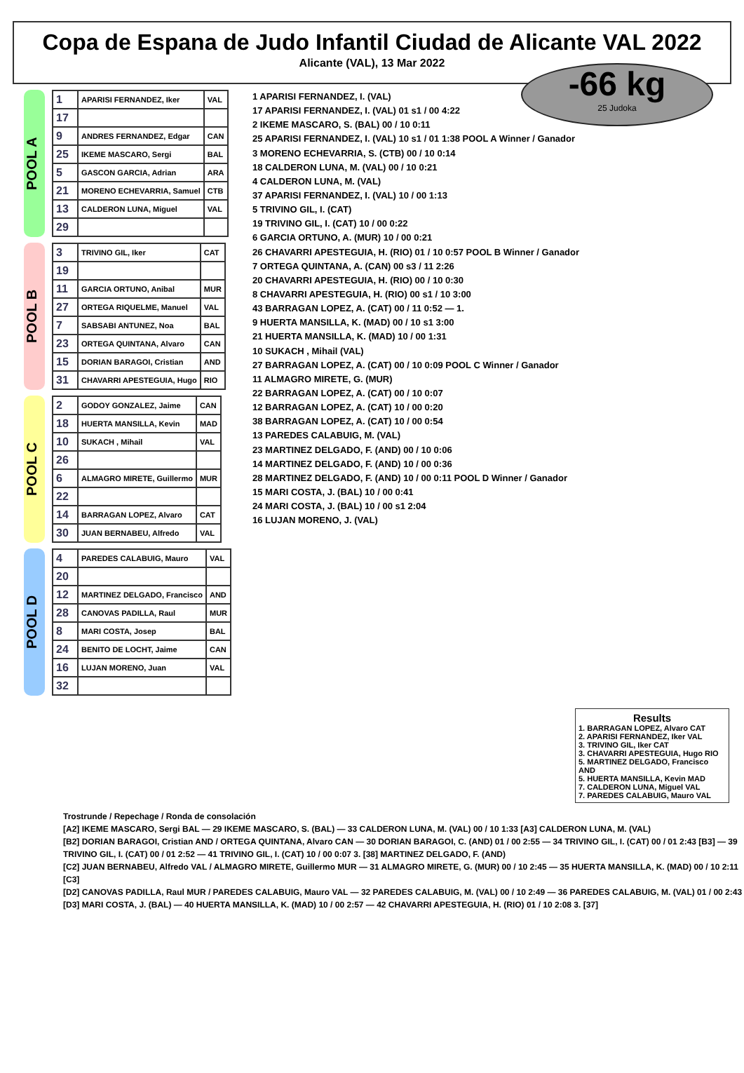Copa de Espana de Judo Infantil Ciudad de Alicante VAL 2022
Alicante (VAL), 13 Mar 2022
-66 kg
25 Judoka
POOL A
| 1 | APARISI FERNANDEZ, Iker | VAL |
| 17 | | |
| 9 | ANDRES FERNANDEZ, Edgar | CAN |
| 25 | IKEME MASCARO, Sergi | BAL |
| 5 | GASCON GARCIA, Adrian | ARA |
| 21 | MORENO ECHEVARRIA, Samuel | CTB |
| 13 | CALDERON LUNA, Miguel | VAL |
| 29 | | |
POOL B
| 3 | TRIVINO GIL, Iker | CAT |
| 19 | | |
| 11 | GARCIA ORTUNO, Anibal | MUR |
| 27 | ORTEGA RIQUELME, Manuel | VAL |
| 7 | SABSABI ANTUNEZ, Noa | BAL |
| 23 | ORTEGA QUINTANA, Alvaro | CAN |
| 15 | DORIAN BARAGOI, Cristian | AND |
| 31 | CHAVARRI APESTEGUIA, Hugo | RIO |
POOL C
| 2 | GODOY GONZALEZ, Jaime | CAN |
| 18 | HUERTA MANSILLA, Kevin | MAD |
| 10 | SUKACH , Mihail | VAL |
| 26 | | |
| 6 | ALMAGRO MIRETE, Guillermo | MUR |
| 22 | | |
| 14 | BARRAGAN LOPEZ, Alvaro | CAT |
| 30 | JUAN BERNABEU, Alfredo | VAL |
POOL D
| 4 | PAREDES CALABUIG, Mauro | VAL |
| 20 | | |
| 12 | MARTINEZ DELGADO, Francisco | AND |
| 28 | CANOVAS PADILLA, Raul | MUR |
| 8 | MARI COSTA, Josep | BAL |
| 24 | BENITO DE LOCHT, Jaime | CAN |
| 16 | LUJAN MORENO, Juan | VAL |
| 32 | | |
1 APARISI FERNANDEZ, I. (VAL)
17 APARISI FERNANDEZ, I. (VAL) 01 s1 / 00 4:22
2 IKEME MASCARO, S. (BAL) 00 / 10 0:11
25 APARISI FERNANDEZ, I. (VAL) 10 s1 / 01 1:38 POOL A Winner / Ganador
3 MORENO ECHEVARRIA, S. (CTB) 00 / 10 0:14
18 CALDERON LUNA, M. (VAL) 00 / 10 0:21
4 CALDERON LUNA, M. (VAL)
37 APARISI FERNANDEZ, I. (VAL) 10 / 00 1:13
5 TRIVINO GIL, I. (CAT)
19 TRIVINO GIL, I. (CAT) 10 / 00 0:22
6 GARCIA ORTUNO, A. (MUR) 10 / 00 0:21
26 CHAVARRI APESTEGUIA, H. (RIO) 01 / 10 0:57 POOL B Winner / Ganador
7 ORTEGA QUINTANA, A. (CAN) 00 s3 / 11 2:26
20 CHAVARRI APESTEGUIA, H. (RIO) 00 / 10 0:30
8 CHAVARRI APESTEGUIA, H. (RIO) 00 s1 / 10 3:00
43 BARRAGAN LOPEZ, A. (CAT) 00 / 11 0:52 — 1.
9 HUERTA MANSILLA, K. (MAD) 00 / 10 s1 3:00
21 HUERTA MANSILLA, K. (MAD) 10 / 00 1:31
10 SUKACH , Mihail (VAL)
27 BARRAGAN LOPEZ, A. (CAT) 00 / 10 0:09 POOL C Winner / Ganador
11 ALMAGRO MIRETE, G. (MUR)
22 BARRAGAN LOPEZ, A. (CAT) 00 / 10 0:07
12 BARRAGAN LOPEZ, A. (CAT) 10 / 00 0:20
38 BARRAGAN LOPEZ, A. (CAT) 10 / 00 0:54
13 PAREDES CALABUIG, M. (VAL)
23 MARTINEZ DELGADO, F. (AND) 00 / 10 0:06
14 MARTINEZ DELGADO, F. (AND) 10 / 00 0:36
28 MARTINEZ DELGADO, F. (AND) 10 / 00 0:11 POOL D Winner / Ganador
15 MARI COSTA, J. (BAL) 10 / 00 0:41
24 MARI COSTA, J. (BAL) 10 / 00 s1 2:04
16 LUJAN MORENO, J. (VAL)
Results
1. BARRAGAN LOPEZ, Alvaro CAT
2. APARISI FERNANDEZ, Iker VAL
3. TRIVINO GIL, Iker CAT
3. CHAVARRI APESTEGUIA, Hugo RIO
5. MARTINEZ DELGADO, Francisco AND
5. HUERTA MANSILLA, Kevin MAD
7. CALDERON LUNA, Miguel VAL
7. PAREDES CALABUIG, Mauro VAL
Trostrunde / Repechage / Ronda de consolación
[A2] IKEME MASCARO, Sergi BAL — 29 IKEME MASCARO, S. (BAL) — 33 CALDERON LUNA, M. (VAL) 00 / 10 1:33 [A3] CALDERON LUNA, M. (VAL)
[B2] DORIAN BARAGOI, Cristian AND / ORTEGA QUINTANA, Alvaro CAN — 30 DORIAN BARAGOI, C. (AND) 01 / 00 2:55 — 34 TRIVINO GIL, I. (CAT) 00 / 01 2:43 [B3] — 39 TRIVINO GIL, I. (CAT) 00 / 01 2:52 — 41 TRIVINO GIL, I. (CAT) 10 / 00 0:07 3. [38] MARTINEZ DELGADO, F. (AND)
[C2] JUAN BERNABEU, Alfredo VAL / ALMAGRO MIRETE, Guillermo MUR — 31 ALMAGRO MIRETE, G. (MUR) 00 / 10 2:45 — 35 HUERTA MANSILLA, K. (MAD) 00 / 10 2:11 [C3]
[D2] CANOVAS PADILLA, Raul MUR / PAREDES CALABUIG, Mauro VAL — 32 PAREDES CALABUIG, M. (VAL) 00 / 10 2:49 — 36 PAREDES CALABUIG, M. (VAL) 01 / 00 2:43 [D3] MARI COSTA, J. (BAL) — 40 HUERTA MANSILLA, K. (MAD) 10 / 00 2:57 — 42 CHAVARRI APESTEGUIA, H. (RIO) 01 / 10 2:08 3. [37]